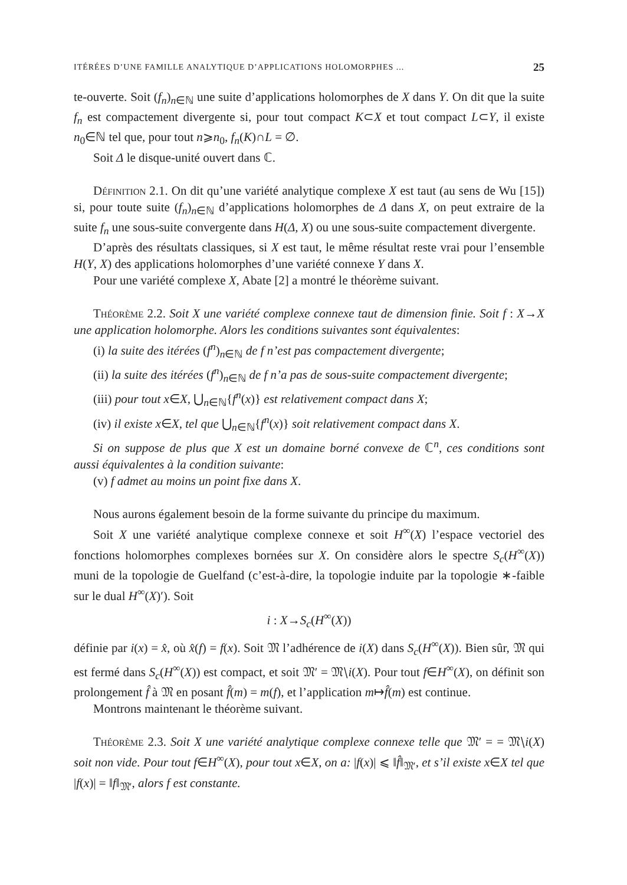ITÉRÉES D’UNE FAMILLE ANALYTIQUE D’APPLICATIONS HOLOMORPHES ... 25
te-ouverte. Soit (f<sub>n</sub>)<sub>n∈ℕ</sub> une suite d’applications holomorphes de X dans Y. On dit que la suite f<sub>n</sub> est compactement divergente si, pour tout compact K⊂X et tout compact L⊂Y, il existe n<sub>0</sub>∈ℕ tel que, pour tout n⩾n<sub>0</sub>, f<sub>n</sub>(K)∩L = ∅.
Soit Δ le disque-unité ouvert dans ℂ.
Définition 2.1. On dit qu’une variété analytique complexe X est taut (au sens de Wu [15]) si, pour toute suite (f<sub>n</sub>)<sub>n∈ℕ</sub> d’applications holomorphes de Δ dans X, on peut extraire de la suite f<sub>n</sub> une sous-suite convergente dans H(Δ, X) ou une sous-suite compactement divergente.
D’après des résultats classiques, si X est taut, le même résultat reste vrai pour l’ensemble H(Y, X) des applications holomorphes d’une variété connexe Y dans X.
Pour une variété complexe X, Abate [2] a montré le théorème suivant.
Théorème 2.2. Soit X une variété complexe connexe taut de dimension finie. Soit f : X→X une application holomorphe. Alors les conditions suivantes sont équivalentes:
(i) la suite des itérées (f<sup>n</sup>)<sub>n∈ℕ</sub> de f n’est pas compactement divergente;
(ii) la suite des itérées (f<sup>n</sup>)<sub>n∈ℕ</sub> de f n’a pas de sous-suite compactement divergente;
(iii) pour tout x∈X, ⋃<sub>n∈ℕ</sub>{f<sup>n</sup>(x)} est relativement compact dans X;
(iv) il existe x∈X, tel que ⋃<sub>n∈ℕ</sub>{f<sup>n</sup>(x)} soit relativement compact dans X.
Si on suppose de plus que X est un domaine borné convexe de ℂ<sup>n</sup>, ces conditions sont aussi équivalentes à la condition suivante:
(v) f admet au moins un point fixe dans X.
Nous aurons également besoin de la forme suivante du principe du maximum.
Soit X une variété analytique complexe connexe et soit H<sup>∞</sup>(X) l’espace vectoriel des fonctions holomorphes complexes bornées sur X. On considère alors le spectre S<sub>c</sub>(H<sup>∞</sup>(X)) muni de la topologie de Guelfand (c’est-à-dire, la topologie induite par la topologie ∗-faible sur le dual H<sup>∞</sup>(X)′). Soit
i : X→S<sub>c</sub>(H<sup>∞</sup>(X))
définie par i(x) = x̂, où x̂(f) = f(x). Soit 𝔐 l’adhérence de i(X) dans S<sub>c</sub>(H<sup>∞</sup>(X)). Bien sûr, 𝔐 qui est fermé dans S<sub>c</sub>(H<sup>∞</sup>(X)) est compact, et soit 𝔐′ = 𝔐∖i(X). Pour tout f∈H<sup>∞</sup>(X), on définit son prolongement f̂ à 𝔐 en posant f̂(m) = m(f), et l’application m↦f̂(m) est continue.
Montrons maintenant le théorème suivant.
Théorème 2.3. Soit X une variété analytique complexe connexe telle que 𝔐′ = = 𝔐∖i(X) soit non vide. Pour tout f∈H<sup>∞</sup>(X), pour tout x∈X, on a: |f(x)| ⩽ ‖f̂‖<sub>𝔐′</sub>, et s’il existe x∈X tel que |f(x)| = ‖f‖<sub>𝔐′</sub>, alors f est constante.